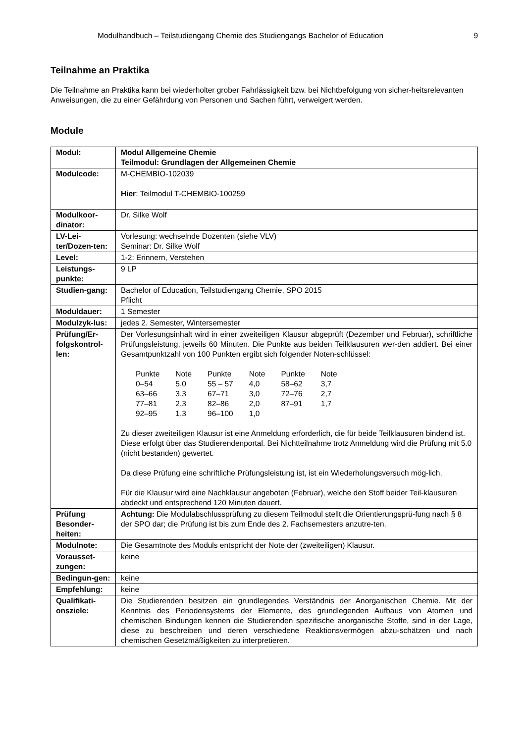Modulhandbuch – Teilstudiengang Chemie des Studiengangs Bachelor of Education 9
Teilnahme an Praktika
Die Teilnahme an Praktika kann bei wiederholter grober Fahrlässigkeit bzw. bei Nichtbefolgung von sicher-heitsrelevanten Anweisungen, die zu einer Gefährdung von Personen und Sachen führt, verweigert werden.
Module
| Modul: | Modul Allgemeine Chemie Teilmodul: Grundlagen der Allgemeinen Chemie |
| Modulcode: | M-CHEMBIO-102039 Hier : Teilmodul T-CHEMBIO-100259 |
| Modulkoor-dinator: | Dr. Silke Wolf |
| LV-Lei-ter/Dozen-ten: | Vorlesung: wechselnde Dozenten (siehe VLV) Seminar: Dr. Silke Wolf |
| Level: | 1-2: Erinnern, Verstehen |
| Leistungs-punkte: | 9 LP |
| Studien-gang: | Bachelor of Education, Teilstudiengang Chemie, SPO 2015 Pflicht |
| Moduldauer: | 1 Semester |
| Modulzyk-lus: | jedes 2. Semester, Wintersemester |
| Prüfung/Er-folgskontrol-len: | Der Vorlesungsinhalt wird in einer zweiteiligen Klausur abgeprüft (Dezember und Februar), schriftliche Prüfungsleistung, jeweils 60 Minuten. Die Punkte aus beiden Teilklausuren wer-den addiert. Bei einer Gesamtpunktzahl von 100 Punkten ergibt sich folgender Noten-schlüssel: / Punkte / Note / Punkte / Note / Punkte / Note / / --- / --- / --- / --- / --- / --- / / 0–54 / 5,0 / 55 – 57 / 4,0 / 58–62 / 3,7 / / 63–66 / 3,3 / 67–71 / 3,0 / 72–76 / 2,7 / / 77–81 / 2,3 / 82–86 / 2,0 / 87–91 / 1,7 / / 92–95 / 1,3 / 96–100 / 1,0 / / / Zu dieser zweiteiligen Klausur ist eine Anmeldung erforderlich, die für beide Teilklausuren bindend ist. Diese erfolgt über das Studierendenportal. Bei Nichtteilnahme trotz Anmeldung wird die Prüfung mit 5.0 (nicht bestanden) gewertet. Da diese Prüfung eine schriftliche Prüfungsleistung ist, ist ein Wiederholungsversuch mög-lich. Für die Klausur wird eine Nachklausur angeboten (Februar), welche den Stoff beider Teil-klausuren abdeckt und entsprechend 120 Minuten dauert. |
| Prüfung Besonder-heiten: | Achtung: Die Modulabschlussprüfung zu diesem Teilmodul stellt die Orientierungsprü-fung nach § 8 der SPO dar; die Prüfung ist bis zum Ende des 2. Fachsemesters anzutre-ten. |
| Modulnote: | Die Gesamtnote des Moduls entspricht der Note der (zweiteiligen) Klausur. |
| Vorausset-zungen: | keine |
| Bedingun-gen: | keine |
| Empfehlung: | keine |
| Qualifikati-onsziele: | Die Studierenden besitzen ein grundlegendes Verständnis der Anorganischen Chemie. Mit der Kenntnis des Periodensystems der Elemente, des grundlegenden Aufbaus von Atomen und chemischen Bindungen kennen die Studierenden spezifische anorganische Stoffe, sind in der Lage, diese zu beschreiben und deren verschiedene Reaktionsvermögen abzu-schätzen und nach chemischen Gesetzmäßigkeiten zu interpretieren. |